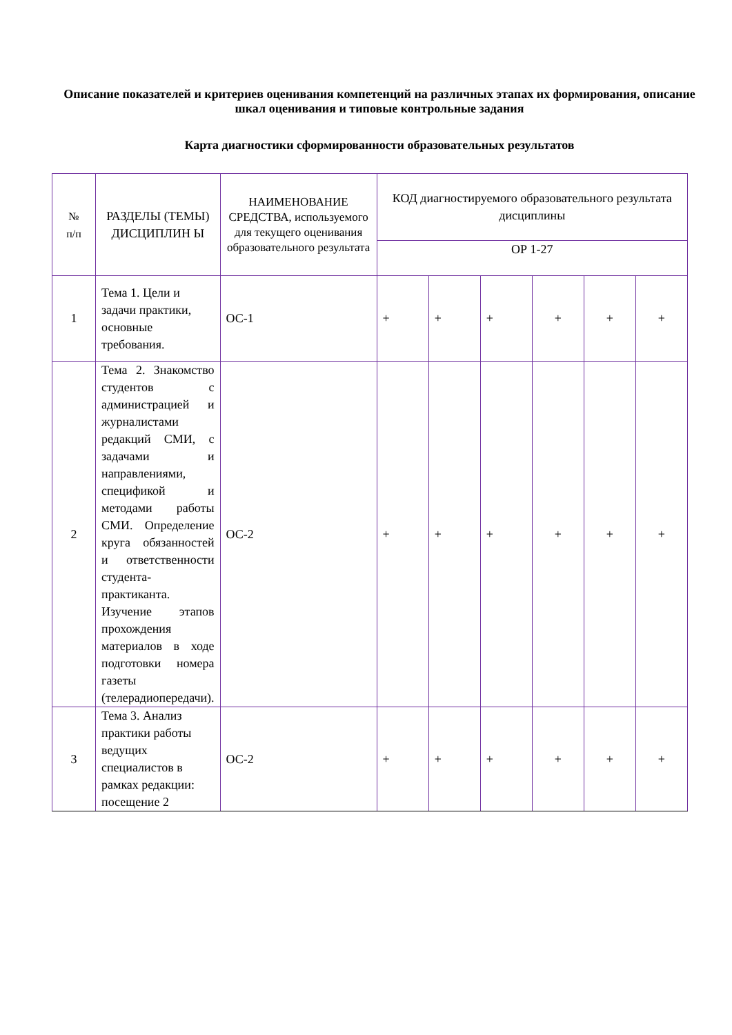Описание показателей и критериев оценивания компетенций на различных этапах их формирования, описание шкал оценивания и типовые контрольные задания
Карта диагностики сформированности образовательных результатов
| № п/п | РАЗДЕЛЫ (ТЕМЫ) ДИСЦИПЛИН Ы | НАИМЕНОВАНИЕ СРЕДСТВА, используемого для текущего оценивания образовательного результата | КОД диагностируемого образовательного результата дисциплины | | | | | |
| --- | --- | --- | --- | --- | --- | --- | --- | --- |
| | | | ОР 1-27 | | | | | |
| 1 | Тема 1. Цели и задачи практики, основные требования. | ОС-1 | + | + | + | + | + | + |
| 2 | Тема 2. Знакомство студентов с администрацией и журналистами редакций СМИ, с задачами и направлениями, спецификой и методами работы СМИ. Определение круга обязанностей и ответственности студента-практиканта. Изучение этапов прохождения материалов в ходе подготовки номера газеты (телерадиопередачи). | ОС-2 | + | + | + | + | + | + |
| 3 | Тема 3. Анализ практики работы ведущих специалистов в рамках редакции: посещение 2 | ОС-2 | + | + | + | + | + | + |